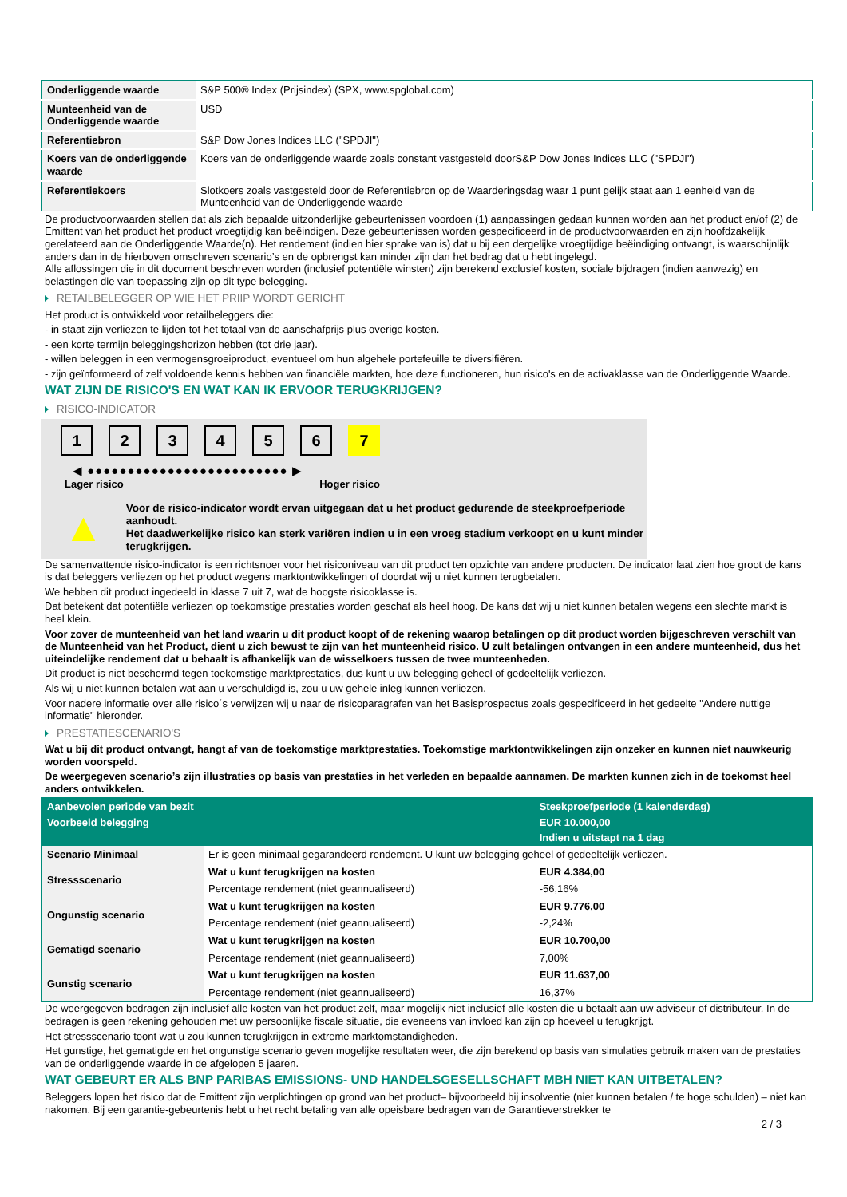| Onderliggende waarde | S&P 500® Index (Prijsindex) (SPX, www.spglobal.com) |
| Munteenheid van de Onderliggende waarde | USD |
| Referentiebron | S&P Dow Jones Indices LLC ("SPDJI") |
| Koers van de onderliggende waarde | Koers van de onderliggende waarde zoals constant vastgesteld doorS&P Dow Jones Indices LLC ("SPDJI") |
| Referentiekoers | Slotkoers zoals vastgesteld door de Referentiebron op de Waarderingsdag waar 1 punt gelijk staat aan 1 eenheid van de Munteenheid van de Onderliggende waarde |
De productvoorwaarden stellen dat als zich bepaalde uitzonderlijke gebeurtenissen voordoen (1) aanpassingen gedaan kunnen worden aan het product en/of (2) de Emittent van het product het product vroegtijdig kan beëindigen. Deze gebeurtenissen worden gespecificeerd in de productvoorwaarden en zijn hoofdzakelijk gerelateerd aan de Onderliggende Waarde(n). Het rendement (indien hier sprake van is) dat u bij een dergelijke vroegtijdige beëindiging ontvangt, is waarschijnlijk anders dan in de hierboven omschreven scenario’s en de opbrengst kan minder zijn dan het bedrag dat u hebt ingelegd.
Alle aflossingen die in dit document beschreven worden (inclusief potentiële winsten) zijn berekend exclusief kosten, sociale bijdragen (indien aanwezig) en belastingen die van toepassing zijn op dit type belegging.
RETAILBELEGGER OP WIE HET PRIIP WORDT GERICHT
Het product is ontwikkeld voor retailbeleggers die:
- in staat zijn verliezen te lijden tot het totaal van de aanschafprijs plus overige kosten.
- een korte termijn beleggingshorizon hebben (tot drie jaar).
- willen beleggen in een vermogensgroeiproduct, eventueel om hun algehele portefeuille te diversifiëren.
- zijn geïnformeerd of zelf voldoende kennis hebben van financiële markten, hoe deze functioneren, hun risico's en de activaklasse van de Onderliggende Waarde.
WAT ZIJN DE RISICO'S EN WAT KAN IK ERVOOR TERUGKRIJGEN?
RISICO-INDICATOR
1 2 3 4 5 6 7
◀ ●●●●●●●●●●●●●●●●●●●●●●●●● ▶
Lager risico Hoger risico
▲
Voor de risico-indicator wordt ervan uitgegaan dat u het product gedurende de steekproefperiode aanhoudt.
Het daadwerkelijke risico kan sterk variëren indien u in een vroeg stadium verkoopt en u kunt minder terugkrijgen.
De samenvattende risico-indicator is een richtsnoer voor het risiconiveau van dit product ten opzichte van andere producten. De indicator laat zien hoe groot de kans is dat beleggers verliezen op het product wegens marktontwikkelingen of doordat wij u niet kunnen terugbetalen.
We hebben dit product ingedeeld in klasse 7 uit 7, wat de hoogste risicoklasse is.
Dat betekent dat potentiële verliezen op toekomstige prestaties worden geschat als heel hoog. De kans dat wij u niet kunnen betalen wegens een slechte markt is heel klein.
Voor zover de munteenheid van het land waarin u dit product koopt of de rekening waarop betalingen op dit product worden bijgeschreven verschilt van de Munteenheid van het Product, dient u zich bewust te zijn van het munteenheid risico. U zult betalingen ontvangen in een andere munteenheid, dus het uiteindelijke rendement dat u behaalt is afhankelijk van de wisselkoers tussen de twee munteenheden.
Dit product is niet beschermd tegen toekomstige marktprestaties, dus kunt u uw belegging geheel of gedeeltelijk verliezen.
Als wij u niet kunnen betalen wat aan u verschuldigd is, zou u uw gehele inleg kunnen verliezen.
Voor nadere informatie over alle risico´s verwijzen wij u naar de risicoparagrafen van het Basisprospectus zoals gespecificeerd in het gedeelte "Andere nuttige informatie" hieronder.
PRESTATIESCENARIO'S
Wat u bij dit product ontvangt, hangt af van de toekomstige marktprestaties. Toekomstige marktontwikkelingen zijn onzeker en kunnen niet nauwkeurig worden voorspeld.
De weergegeven scenario’s zijn illustraties op basis van prestaties in het verleden en bepaalde aannamen. De markten kunnen zich in de toekomst heel anders ontwikkelen.
| Aanbevolen periode van bezit | | Steekproefperiode (1 kalenderdag) |
| --- | --- | --- |
| Voorbeeld belegging | | EUR 10.000,00 |
| | | Indien u uitstapt na 1 dag |
| Scenario Minimaal | Er is geen minimaal gegarandeerd rendement. U kunt uw belegging geheel of gedeeltelijk verliezen. | |
| Stressscenario | Wat u kunt terugkrijgen na kosten | EUR 4.384,00 |
| | Percentage rendement (niet geannualiseerd) | -56,16% |
| Ongunstig scenario | Wat u kunt terugkrijgen na kosten | EUR 9.776,00 |
| | Percentage rendement (niet geannualiseerd) | -2,24% |
| Gematigd scenario | Wat u kunt terugkrijgen na kosten | EUR 10.700,00 |
| | Percentage rendement (niet geannualiseerd) | 7,00% |
| Gunstig scenario | Wat u kunt terugkrijgen na kosten | EUR 11.637,00 |
| | Percentage rendement (niet geannualiseerd) | 16,37% |
De weergegeven bedragen zijn inclusief alle kosten van het product zelf, maar mogelijk niet inclusief alle kosten die u betaalt aan uw adviseur of distributeur. In de bedragen is geen rekening gehouden met uw persoonlijke fiscale situatie, die eveneens van invloed kan zijn op hoeveel u terugkrijgt.
Het stressscenario toont wat u zou kunnen terugkrijgen in extreme marktomstandigheden.
Het gunstige, het gematigde en het ongunstige scenario geven mogelijke resultaten weer, die zijn berekend op basis van simulaties gebruik maken van de prestaties van de onderliggende waarde in de afgelopen 5 jaaren.
WAT GEBEURT ER ALS BNP PARIBAS EMISSIONS- UND HANDELSGESELLSCHAFT MBH NIET KAN UITBETALEN?
Beleggers lopen het risico dat de Emittent zijn verplichtingen op grond van het product– bijvoorbeeld bij insolventie (niet kunnen betalen / te hoge schulden) – niet kan nakomen. Bij een garantie-gebeurtenis hebt u het recht betaling van alle opeisbare bedragen van de Garantieverstrekker te
2 / 3